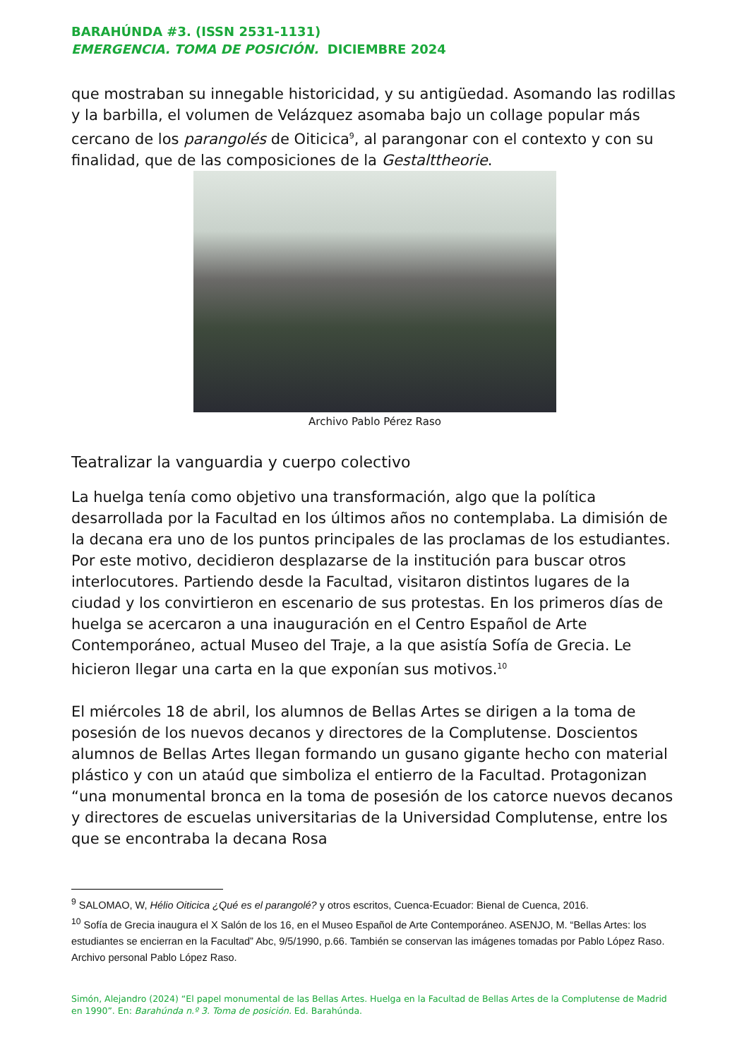BARAHÚNDA #3. (ISSN 2531-1131)
EMERGENCIA. TOMA DE POSICIÓN. DICIEMBRE 2024
que mostraban su innegable historicidad, y su antigüedad. Asomando las rodillas y la barbilla, el volumen de Velázquez asomaba bajo un collage popular más cercano de los parangolés de Oiticica<sup>9</sup>, al parangonar con el contexto y con su finalidad, que de las composiciones de la Gestalttheorie.
Archivo Pablo Pérez Raso
Teatralizar la vanguardia y cuerpo colectivo
La huelga tenía como objetivo una transformación, algo que la política desarrollada por la Facultad en los últimos años no contemplaba. La dimisión de la decana era uno de los puntos principales de las proclamas de los estudiantes. Por este motivo, decidieron desplazarse de la institución para buscar otros interlocutores. Partiendo desde la Facultad, visitaron distintos lugares de la ciudad y los convirtieron en escenario de sus protestas. En los primeros días de huelga se acercaron a una inauguración en el Centro Español de Arte Contemporáneo, actual Museo del Traje, a la que asistía Sofía de Grecia. Le hicieron llegar una carta en la que exponían sus motivos.<sup>10</sup>
El miércoles 18 de abril, los alumnos de Bellas Artes se dirigen a la toma de posesión de los nuevos decanos y directores de la Complutense. Doscientos alumnos de Bellas Artes llegan formando un gusano gigante hecho con material plástico y con un ataúd que simboliza el entierro de la Facultad. Protagonizan “una monumental bronca en la toma de posesión de los catorce nuevos decanos y directores de escuelas universitarias de la Universidad Complutense, entre los que se encontraba la decana Rosa
<sup>9</sup> SALOMAO, W, Hélio Oiticica ¿Qué es el parangolé? y otros escritos, Cuenca-Ecuador: Bienal de Cuenca, 2016.
<sup>10</sup> Sofía de Grecia inaugura el X Salón de los 16, en el Museo Español de Arte Contemporáneo. ASENJO, M. “Bellas Artes: los estudiantes se encierran en la Facultad” Abc, 9/5/1990, p.66. También se conservan las imágenes tomadas por Pablo López Raso. Archivo personal Pablo López Raso.
Simón, Alejandro (2024) “El papel monumental de las Bellas Artes. Huelga en la Facultad de Bellas Artes de la Complutense de Madrid en 1990”. En: Barahúnda n.º 3. Toma de posición. Ed. Barahúnda.